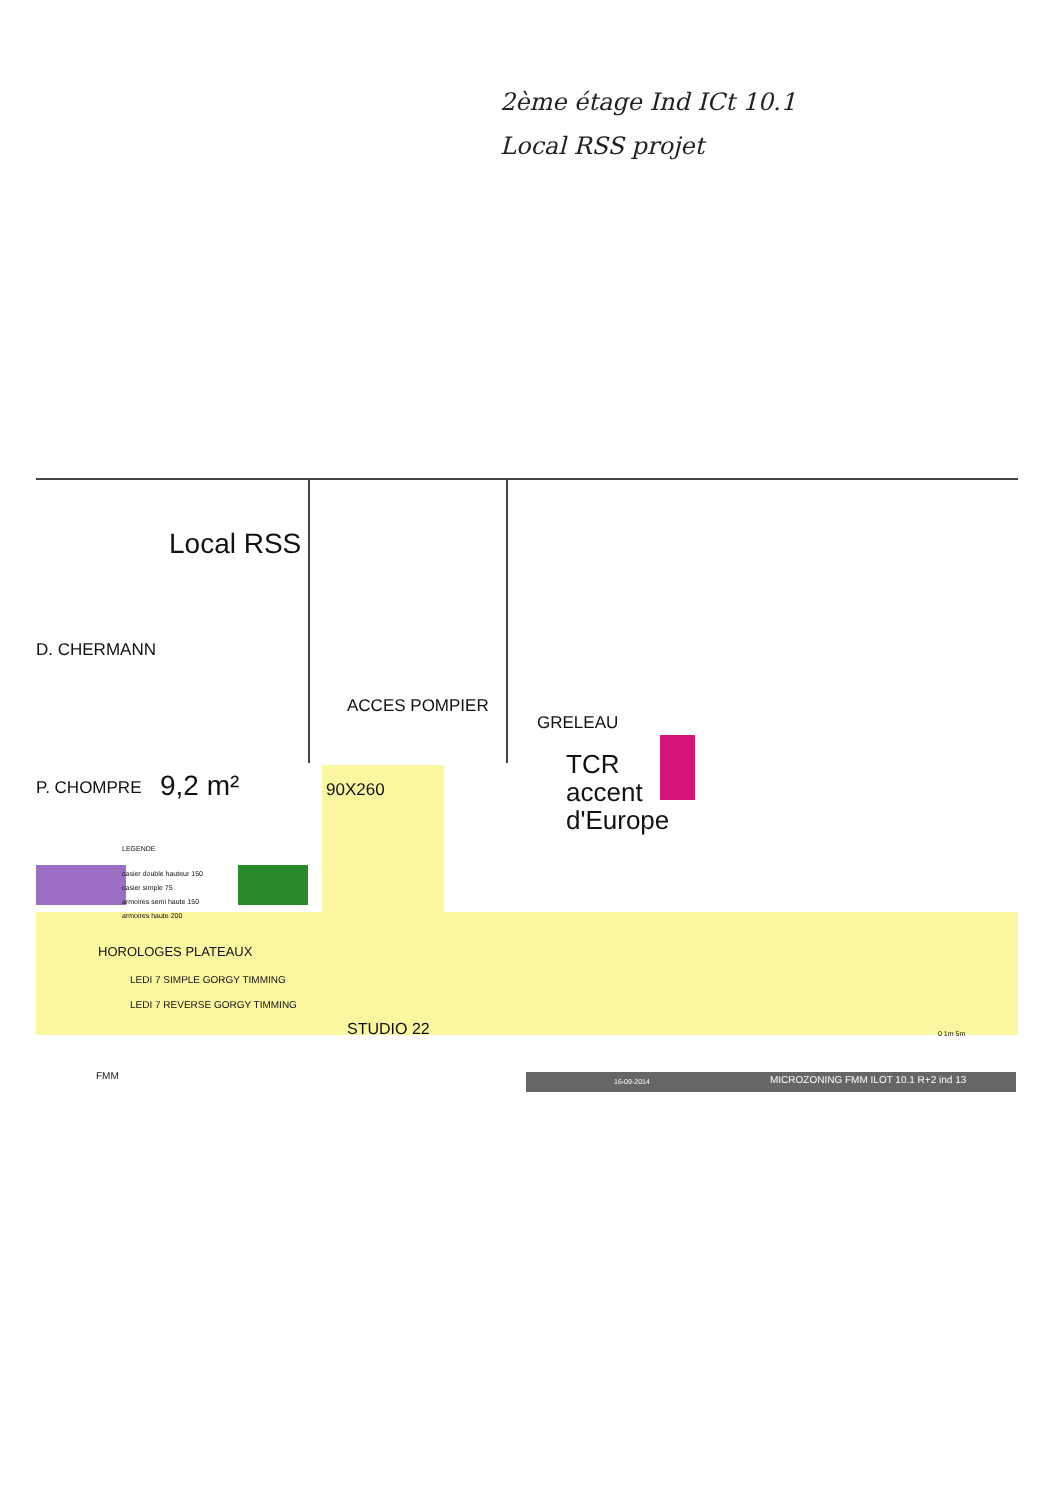2ème étage Ind ICt 10.1
Local RSS projet
Local RSS
D. CHERMANN
ACCES POMPIER
GRELEAU
P. CHOMPRE 9,2 m² 90X260
TCR
accent
d'Europe
LEGENDE
casier double hauteur 150
casier simple 75
armoires semi haute 150
armoires haute 200
HOROLOGES PLATEAUX
LEDI 7 SIMPLE GORGY TIMMING
LEDI 7 REVERSE GORGY TIMMING
STUDIO 22 0 1m 5m
FMM
16-09-2014
MICROZONING FMM ILOT 10.1 R+2 ind 13